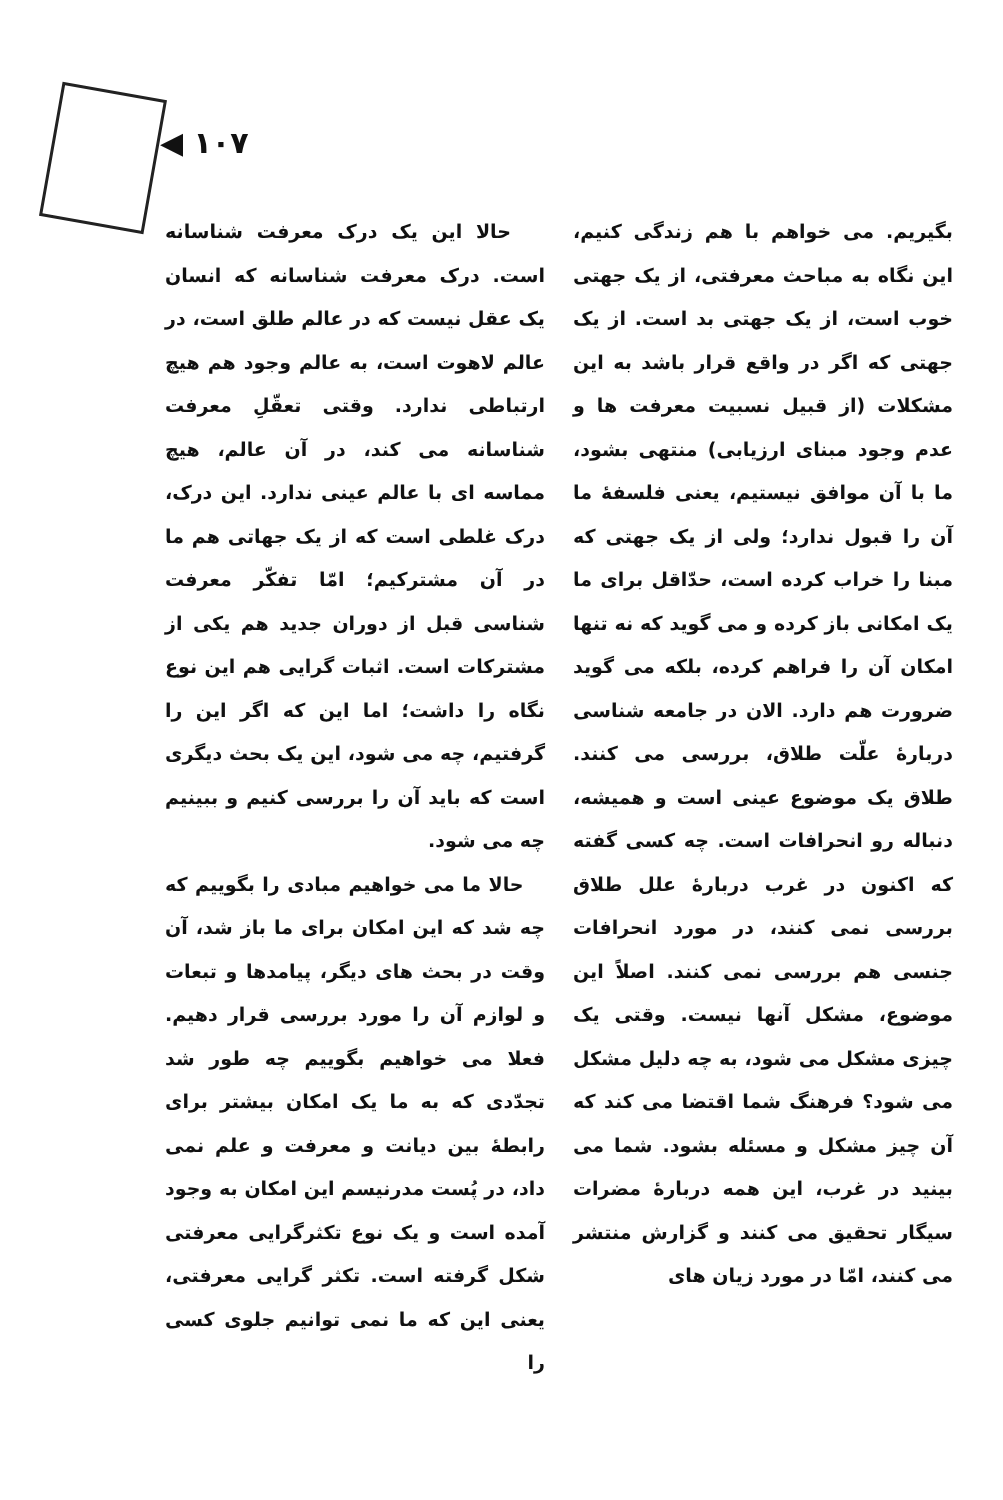◀ ۱۰۷
حالا این یک درک معرفت شناسانه است. درک معرفت شناسانه که انسان یک عقل نیست که در عالم طلق است، در عالم لاهوت است، به عالم وجود هم هیچ ارتباطی ندارد. وقتی تعقّلِ معرفت شناسانه می کند، در آن عالم، هیچ مماسه ای با عالم عینی ندارد. این درک، درک غلطی است که از یک جهاتی هم ما در آن مشترکیم؛ امّا تفکّر معرفت شناسی قبل از دوران جدید هم یکی از مشترکات است. اثبات گرایی هم این نوع نگاه را داشت؛ اما این که اگر این را گرفتیم، چه می شود، این یک بحث دیگری است که باید آن را بررسی کنیم و ببینیم چه می شود.
حالا ما می خواهیم مبادی را بگوییم که چه شد که این امکان برای ما باز شد، آن وقت در بحث های دیگر، پیامدها و تبعات و لوازم آن را مورد بررسی قرار دهیم. فعلا می خواهیم بگوییم چه طور شد تجدّدی که به ما یک امکان بیشتر برای رابطهٔ بین دیانت و معرفت و علم نمی داد، در پُست مدرنیسم این امکان به وجود آمده است و یک نوع تکثرگرایی معرفتی شکل گرفته است. تکثر گرایی معرفتی، یعنی این که ما نمی توانیم جلوی کسی را
بگیریم. می خواهم با هم زندگی کنیم، این نگاه به مباحث معرفتی، از یک جهتی خوب است، از یک جهتی بد است. از یک جهتی که اگر در واقع قرار باشد به این مشکلات (از قبیل نسبیت معرفت ها و عدم وجود مبنای ارزیابی) منتهی بشود، ما با آن موافق نیستیم، یعنی فلسفهٔ ما آن را قبول ندارد؛ ولی از یک جهتی که مبنا را خراب کرده است، حدّاقل برای ما یک امکانی باز کرده و می گوید که نه تنها امکان آن را فراهم کرده، بلکه می گوید ضرورت هم دارد. الان در جامعه شناسی دربارهٔ علّت طلاق، بررسی می کنند. طلاق یک موضوع عینی است و همیشه، دنباله رو انحرافات است. چه کسی گفته که اکنون در غرب دربارهٔ علل طلاق بررسی نمی کنند، در مورد انحرافات جنسی هم بررسی نمی کنند. اصلاً این موضوع، مشکل آنها نیست. وقتی یک چیزی مشکل می شود، به چه دلیل مشکل می شود؟ فرهنگ شما اقتضا می کند که آن چیز مشکل و مسئله بشود. شما می بینید در غرب، این همه دربارهٔ مضرات سیگار تحقیق می کنند و گزارش منتشر می کنند، امّا در مورد زیان های